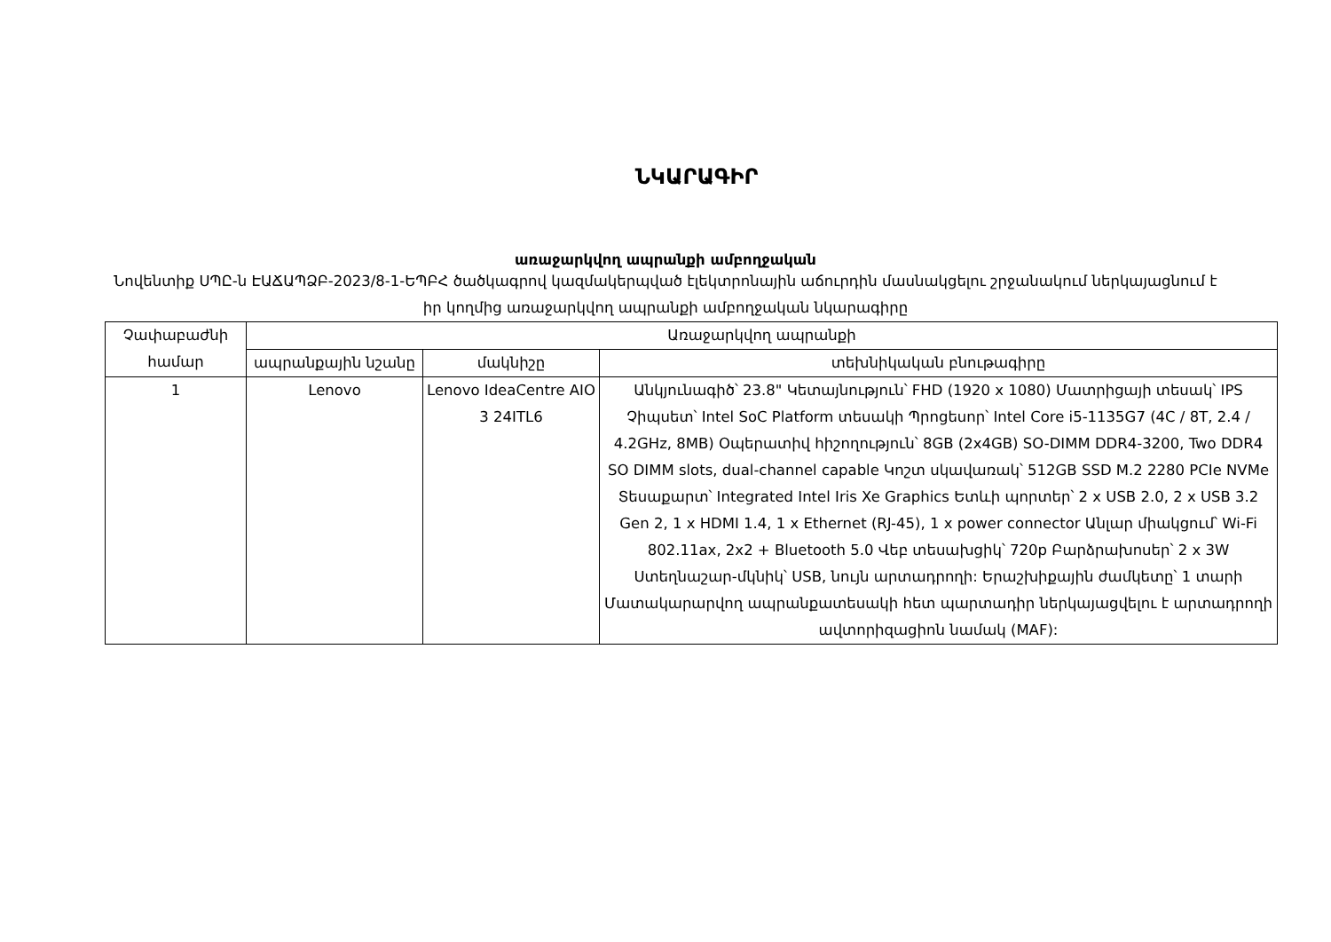ՆԿԱՐԱԳԻՐ
առաջարկվող ապրանքի ամբողջական
Նովենտիք ՍՊԸ-ն ԷԱՃԱՊՁԲ-2023/8-1-ԵՊԲՀ ծածկագրով կազմակերպված էլեկտրոնային աճուրդին մասնակցելու շրջանակում ներկայացնում է իր կողմից առաջարկվող ապրանքի ամբողջական նկարագիրը
| Չափաբաժնի համար | Առաջարկվող ապրանքի | | |
| --- | --- | --- | --- |
| | ապրանքային նշանը | մակնիշը | տեխնիկական բնութագիրը |
| 1 | Lenovo | Lenovo IdeaCentre AIO 3 24ITL6 | Անկյունագիծ՝ 23.8" Կետայնություն՝ FHD (1920 x 1080) Մատրիցայի տեսակ՝ IPS Չիպսետ՝ Intel SoC Platform տեսակի Պրոցեսոր՝ Intel Core i5-1135G7 (4C / 8T, 2.4 / 4.2GHz, 8MB) Օպերատիվ հիշողություն՝ 8GB (2x4GB) SO-DIMM DDR4-3200, Two DDR4 SO DIMM slots, dual-channel capable Կոշտ սկավառակ՝ 512GB SSD M.2 2280 PCIe NVMe Տեսաքարտ՝ Integrated Intel Iris Xe Graphics Ետևի պորտեր՝ 2 x USB 2.0, 2 x USB 3.2 Gen 2, 1 x HDMI 1.4, 1 x Ethernet (RJ-45), 1 x power connector Անլար միակցում՝ Wi-Fi 802.11ax, 2x2 + Bluetooth 5.0 Վեբ տեսախցիկ՝ 720p Բարձրախոսեր՝ 2 x 3W Ստեղնաշար-մկնիկ՝ USB, նույն արտադրողի: Երաշխիքային ժամկետը՝ 1 տարի Մատակարարվող ապրանքատեսակի հետ պարտադիր ներկայացվելու է արտադրողի ավտորիզացիոն նամակ (MAF): |